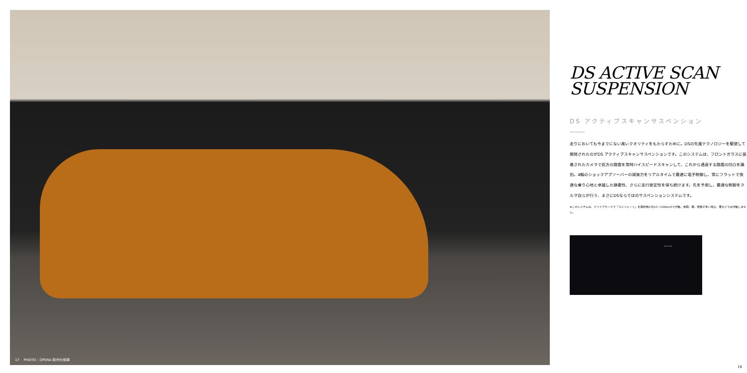17 PHOTO：OPERA 欧州仕様車
DS ACTIVE SCAN SUSPENSION
DS アクティブスキャンサスペンション
走りにおいても今までにない高いクオリティをもたらすために。DSの先進テクノロジーを駆使して開発されたのがDS アクティブスキャンサスペンションです。このシステムは、フロントガラスに装着されたカメラで前方の路面を常時ハイスピードスキャンして、これから通過する路面の凹凸を識別。4輪のショックアブソーバーの減衰力をリアルタイムで最適に電子制御し、常にフラットで快適な乗り心地と卓越した静粛性、さらに走行安定性を保ち続けます。先を予測し、最適な制御をクルマ自らが行う、まさにDSならではのサスペンションシステムです。
※このシステムは、ドライブモードで「コンフォート」を選択時に約13～130km/hで作動。夜間、霧、雨量が多い場合、雪などでは作動しません。
ANALYSING
18